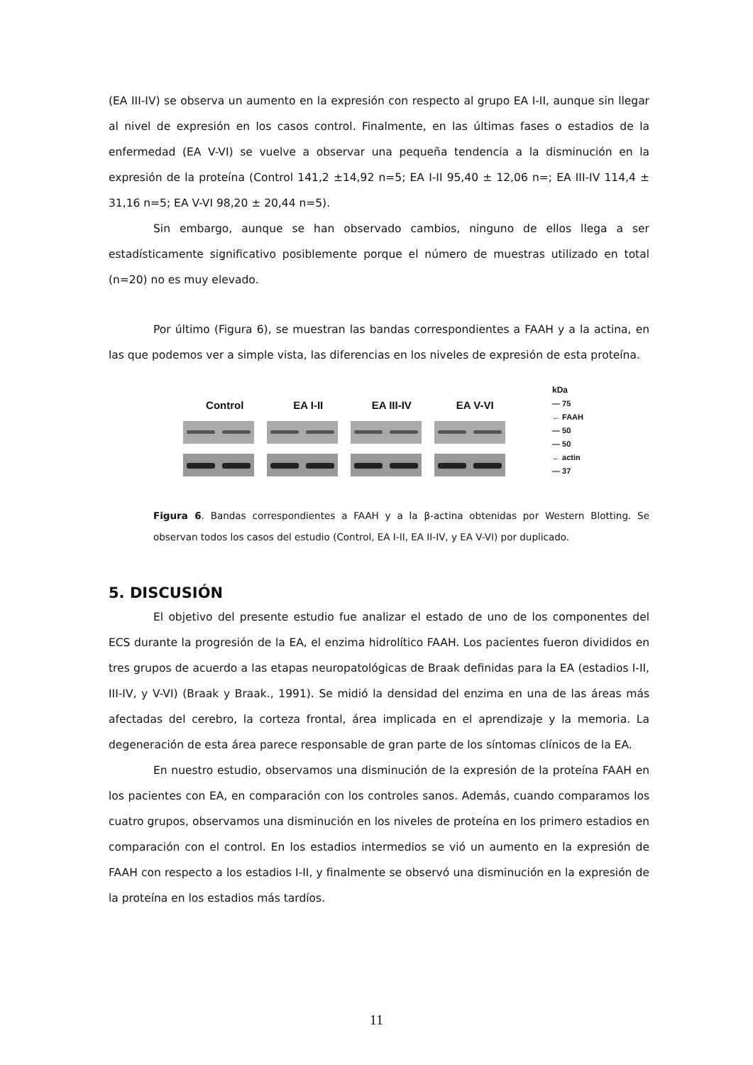(EA III-IV) se observa un aumento en la expresión con respecto al grupo EA I-II, aunque sin llegar al nivel de expresión en los casos control. Finalmente, en las últimas fases o estadios de la enfermedad (EA V-VI) se vuelve a observar una pequeña tendencia a la disminución en la expresión de la proteína (Control 141,2 ±14,92 n=5; EA I-II 95,40 ± 12,06 n=; EA III-IV 114,4 ± 31,16 n=5; EA V-VI 98,20 ± 20,44 n=5).
Sin embargo, aunque se han observado cambios, ninguno de ellos llega a ser estadísticamente significativo posiblemente porque el número de muestras utilizado en total (n=20) no es muy elevado.
Por último (Figura 6), se muestran las bandas correspondientes a FAAH y a la actina, en las que podemos ver a simple vista, las diferencias en los niveles de expresión de esta proteína.
Control EA I-II EA III-IV EA V-VI
kDa
— 75
← FAAH
— 50
— 50
← actin
— 37
Figura 6. Bandas correspondientes a FAAH y a la β-actina obtenidas por Western Blotting. Se observan todos los casos del estudio (Control, EA I-II, EA II-IV, y EA V-VI) por duplicado.
5. DISCUSIÓN
El objetivo del presente estudio fue analizar el estado de uno de los componentes del ECS durante la progresión de la EA, el enzima hidrolítico FAAH. Los pacientes fueron divididos en tres grupos de acuerdo a las etapas neuropatológicas de Braak definidas para la EA (estadios I-II, III-IV, y V-VI) (Braak y Braak., 1991). Se midió la densidad del enzima en una de las áreas más afectadas del cerebro, la corteza frontal, área implicada en el aprendizaje y la memoria. La degeneración de esta área parece responsable de gran parte de los síntomas clínicos de la EA.
En nuestro estudio, observamos una disminución de la expresión de la proteína FAAH en los pacientes con EA, en comparación con los controles sanos. Además, cuando comparamos los cuatro grupos, observamos una disminución en los niveles de proteína en los primero estadios en comparación con el control. En los estadios intermedios se vió un aumento en la expresión de FAAH con respecto a los estadios I-II, y finalmente se observó una disminución en la expresión de la proteína en los estadios más tardíos.
11